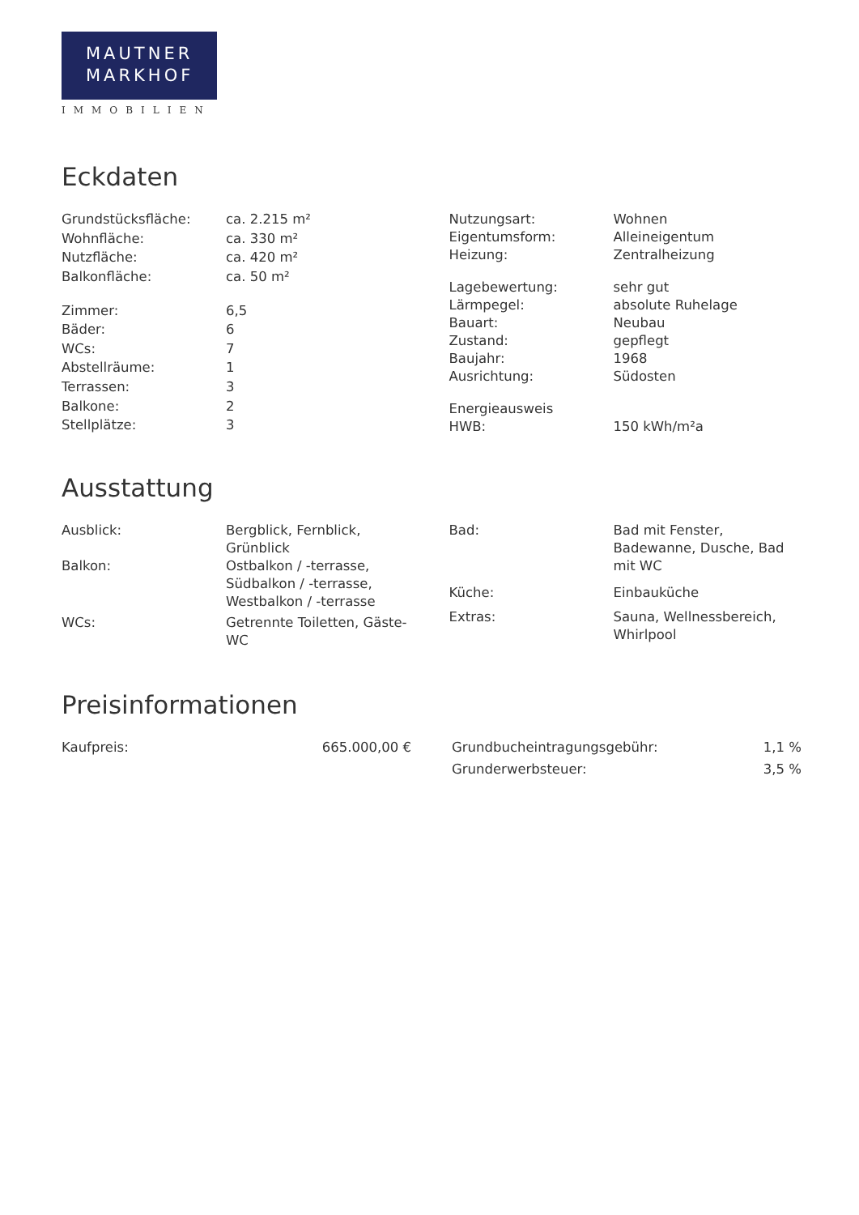MAUTNER
MARKHOF
IMMOBILIEN
Eckdaten
| Grundstücksfläche: | ca. 2.215 m² |
| Wohnfläche: | ca. 330 m² |
| Nutzfläche: | ca. 420 m² |
| Balkonfläche: | ca. 50 m² |
| Zimmer: | 6,5 |
| Bäder: | 6 |
| WCs: | 7 |
| Abstellräume: | 1 |
| Terrassen: | 3 |
| Balkone: | 2 |
| Stellplätze: | 3 |
| Nutzungsart: | Wohnen |
| Eigentumsform: | Alleineigentum |
| Heizung: | Zentralheizung |
| Lagebewertung: | sehr gut |
| Lärmpegel: | absolute Ruhelage |
| Bauart: | Neubau |
| Zustand: | gepflegt |
| Baujahr: | 1968 |
| Ausrichtung: | Südosten |
| Energieausweis | |
| HWB: | 150 kWh/m²a |
Ausstattung
| Ausblick: | Bergblick, Fernblick, Grünblick |
| Balkon: | Ostbalkon / -terrasse, Südbalkon / -terrasse, Westbalkon / -terrasse |
| WCs: | Getrennte Toiletten, Gäste- WC |
| Bad: | Bad mit Fenster, Badewanne, Dusche, Bad mit WC |
| Küche: | Einbauküche |
| Extras: | Sauna, Wellnessbereich, Whirlpool |
Preisinformationen
| Kaufpreis: | 665.000,00 € |
| Grundbucheintragungsgebühr: | 1,1 % |
| Grunderwerbsteuer: | 3,5 % |